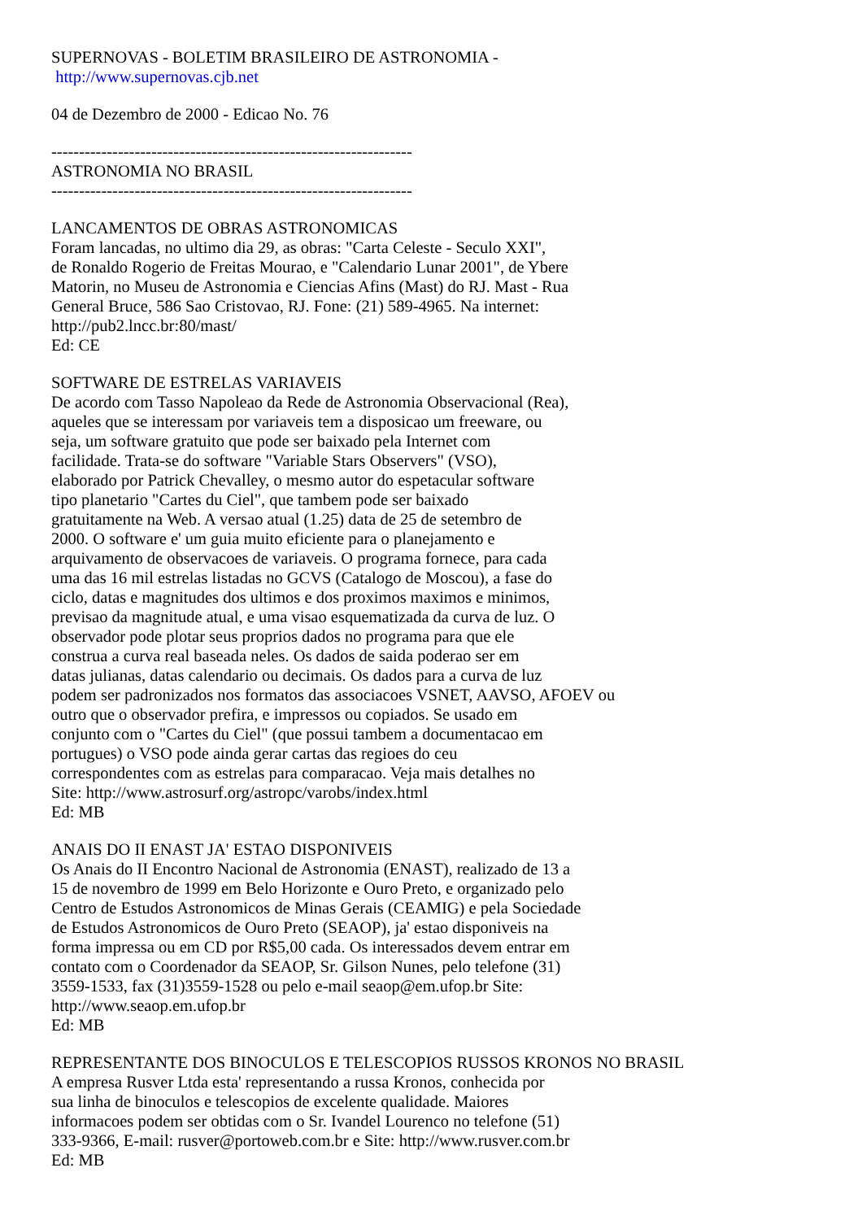SUPERNOVAS - BOLETIM BRASILEIRO DE ASTRONOMIA -
http://www.supernovas.cjb.net
04 de Dezembro de 2000 - Edicao No. 76
-----------------------------------------------------------------
ASTRONOMIA NO BRASIL
-----------------------------------------------------------------
LANCAMENTOS DE OBRAS ASTRONOMICAS
Foram lancadas, no ultimo dia 29, as obras: "Carta Celeste - Seculo XXI",
de Ronaldo Rogerio de Freitas Mourao, e "Calendario Lunar 2001", de Ybere
Matorin, no Museu de Astronomia e Ciencias Afins (Mast) do RJ. Mast - Rua
General Bruce, 586 Sao Cristovao, RJ. Fone: (21) 589-4965. Na internet:
http://pub2.lncc.br:80/mast/
Ed: CE
SOFTWARE DE ESTRELAS VARIAVEIS
De acordo com Tasso Napoleao da Rede de Astronomia Observacional (Rea),
aqueles que se interessam por variaveis tem a disposicao um freeware, ou
seja, um software gratuito que pode ser baixado pela Internet com
facilidade. Trata-se do software "Variable Stars Observers" (VSO),
elaborado por Patrick Chevalley, o mesmo autor do espetacular software
tipo planetario "Cartes du Ciel", que tambem pode ser baixado
gratuitamente na Web. A versao atual (1.25) data de 25 de setembro de
2000. O software e' um guia muito eficiente para o planejamento e
arquivamento de observacoes de variaveis. O programa fornece, para cada
uma das 16 mil estrelas listadas no GCVS (Catalogo de Moscou), a fase do
ciclo, datas e magnitudes dos ultimos e dos proximos maximos e minimos,
previsao da magnitude atual, e uma visao esquematizada da curva de luz. O
observador pode plotar seus proprios dados no programa para que ele
construa a curva real baseada neles. Os dados de saida poderao ser em
datas julianas, datas calendario ou decimais. Os dados para a curva de luz
podem ser padronizados nos formatos das associacoes VSNET, AAVSO, AFOEV ou
outro que o observador prefira, e impressos ou copiados. Se usado em
conjunto com o "Cartes du Ciel" (que possui tambem a documentacao em
portugues) o VSO pode ainda gerar cartas das regioes do ceu
correspondentes com as estrelas para comparacao. Veja mais detalhes no
Site: http://www.astrosurf.org/astropc/varobs/index.html
Ed: MB
ANAIS DO II ENAST JA' ESTAO DISPONIVEIS
Os Anais do II Encontro Nacional de Astronomia (ENAST), realizado de 13 a
15 de novembro de 1999 em Belo Horizonte e Ouro Preto, e organizado pelo
Centro de Estudos Astronomicos de Minas Gerais (CEAMIG) e pela Sociedade
de Estudos Astronomicos de Ouro Preto (SEAOP), ja' estao disponiveis na
forma impressa ou em CD por R$5,00 cada. Os interessados devem entrar em
contato com o Coordenador da SEAOP, Sr. Gilson Nunes, pelo telefone (31)
3559-1533, fax (31)3559-1528 ou pelo e-mail seaop@em.ufop.br Site:
http://www.seaop.em.ufop.br
Ed: MB
REPRESENTANTE DOS BINOCULOS E TELESCOPIOS RUSSOS KRONOS NO BRASIL
A empresa Rusver Ltda esta' representando a russa Kronos, conhecida por
sua linha de binoculos e telescopios de excelente qualidade. Maiores
informacoes podem ser obtidas com o Sr. Ivandel Lourenco no telefone (51)
333-9366, E-mail: rusver@portoweb.com.br e Site: http://www.rusver.com.br
Ed: MB